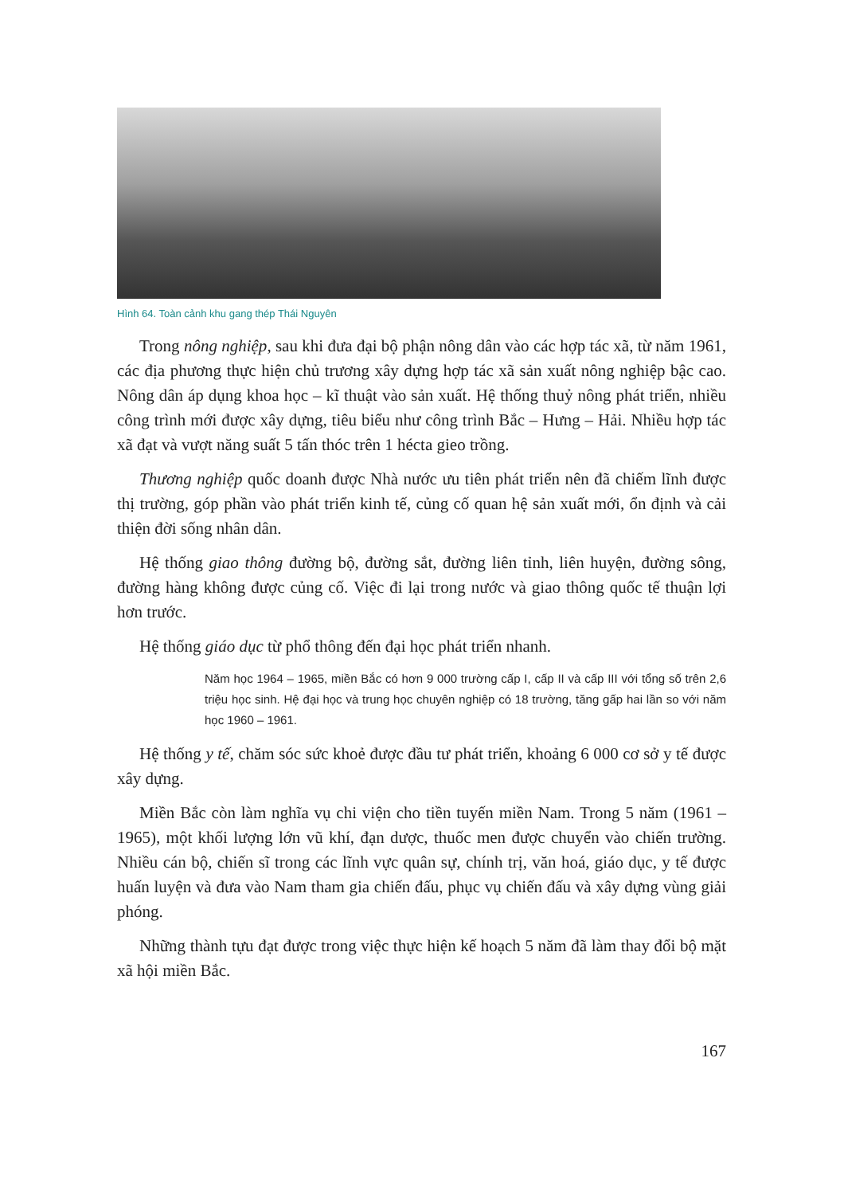Hình 64. Toàn cảnh khu gang thép Thái Nguyên
Trong nông nghiệp, sau khi đưa đại bộ phận nông dân vào các hợp tác xã, từ năm 1961, các địa phương thực hiện chủ trương xây dựng hợp tác xã sản xuất nông nghiệp bậc cao. Nông dân áp dụng khoa học – kĩ thuật vào sản xuất. Hệ thống thuỷ nông phát triển, nhiều công trình mới được xây dựng, tiêu biểu như công trình Bắc – Hưng – Hải. Nhiều hợp tác xã đạt và vượt năng suất 5 tấn thóc trên 1 hécta gieo trồng.
Thương nghiệp quốc doanh được Nhà nước ưu tiên phát triển nên đã chiếm lĩnh được thị trường, góp phần vào phát triển kinh tế, củng cố quan hệ sản xuất mới, ổn định và cải thiện đời sống nhân dân.
Hệ thống giao thông đường bộ, đường sắt, đường liên tỉnh, liên huyện, đường sông, đường hàng không được củng cố. Việc đi lại trong nước và giao thông quốc tế thuận lợi hơn trước.
Hệ thống giáo dục từ phổ thông đến đại học phát triển nhanh.
Năm học 1964 – 1965, miền Bắc có hơn 9 000 trường cấp I, cấp II và cấp III với tổng số trên 2,6 triệu học sinh. Hệ đại học và trung học chuyên nghiệp có 18 trường, tăng gấp hai lần so với năm học 1960 – 1961.
Hệ thống y tế, chăm sóc sức khoẻ được đầu tư phát triển, khoảng 6 000 cơ sở y tế được xây dựng.
Miền Bắc còn làm nghĩa vụ chi viện cho tiền tuyến miền Nam. Trong 5 năm (1961 – 1965), một khối lượng lớn vũ khí, đạn dược, thuốc men được chuyển vào chiến trường. Nhiều cán bộ, chiến sĩ trong các lĩnh vực quân sự, chính trị, văn hoá, giáo dục, y tế được huấn luyện và đưa vào Nam tham gia chiến đấu, phục vụ chiến đấu và xây dựng vùng giải phóng.
Những thành tựu đạt được trong việc thực hiện kế hoạch 5 năm đã làm thay đổi bộ mặt xã hội miền Bắc.
167